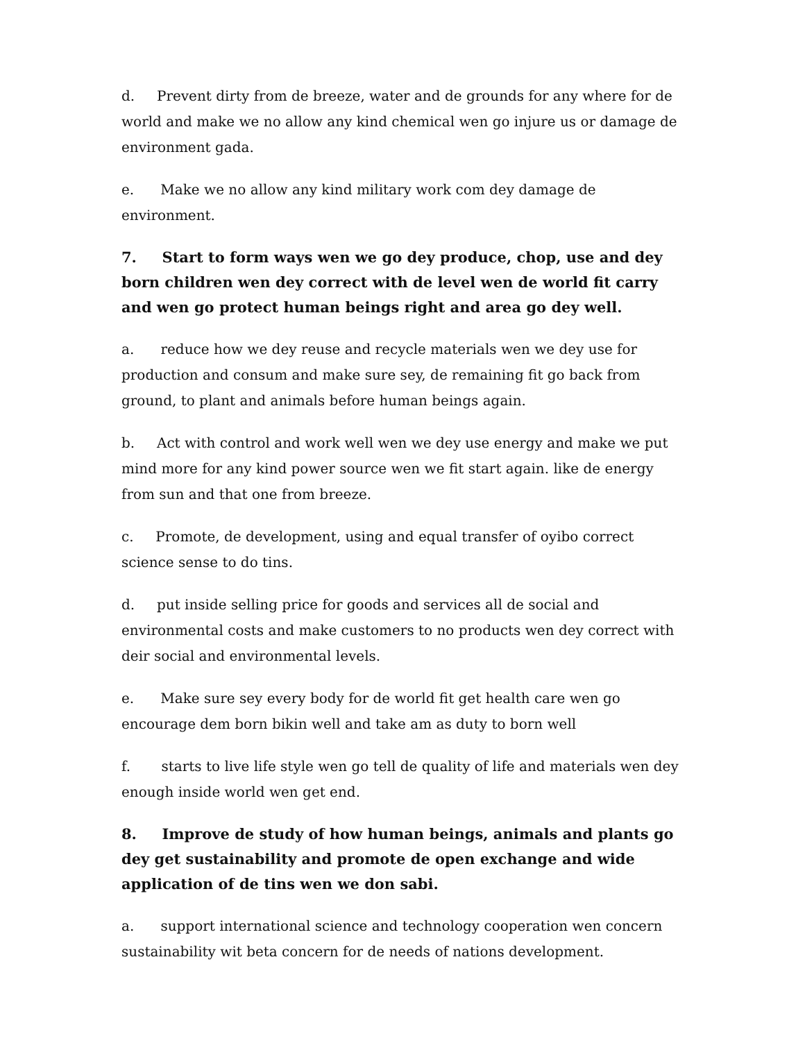d. Prevent dirty from de breeze, water and de grounds for any where for de world and make we no allow any kind chemical wen go injure us or damage de environment gada.
e. Make we no allow any kind military work com dey damage de environment.
7. Start to form ways wen we go dey produce, chop, use and dey born children wen dey correct with de level wen de world fit carry and wen go protect human beings right and area go dey well.
a. reduce how we dey reuse and recycle materials wen we dey use for production and consum and make sure sey, de remaining fit go back from ground, to plant and animals before human beings again.
b. Act with control and work well wen we dey use energy and make we put mind more for any kind power source wen we fit start again. like de energy from sun and that one from breeze.
c. Promote, de development, using and equal transfer of oyibo correct science sense to do tins.
d. put inside selling price for goods and services all de social and environmental costs and make customers to no products wen dey correct with deir social and environmental levels.
e. Make sure sey every body for de world fit get health care wen go encourage dem born bikin well and take am as duty to born well
f. starts to live life style wen go tell de quality of life and materials wen dey enough inside world wen get end.
8. Improve de study of how human beings, animals and plants go dey get sustainability and promote de open exchange and wide application of de tins wen we don sabi.
a. support international science and technology cooperation wen concern sustainability wit beta concern for de needs of nations development.